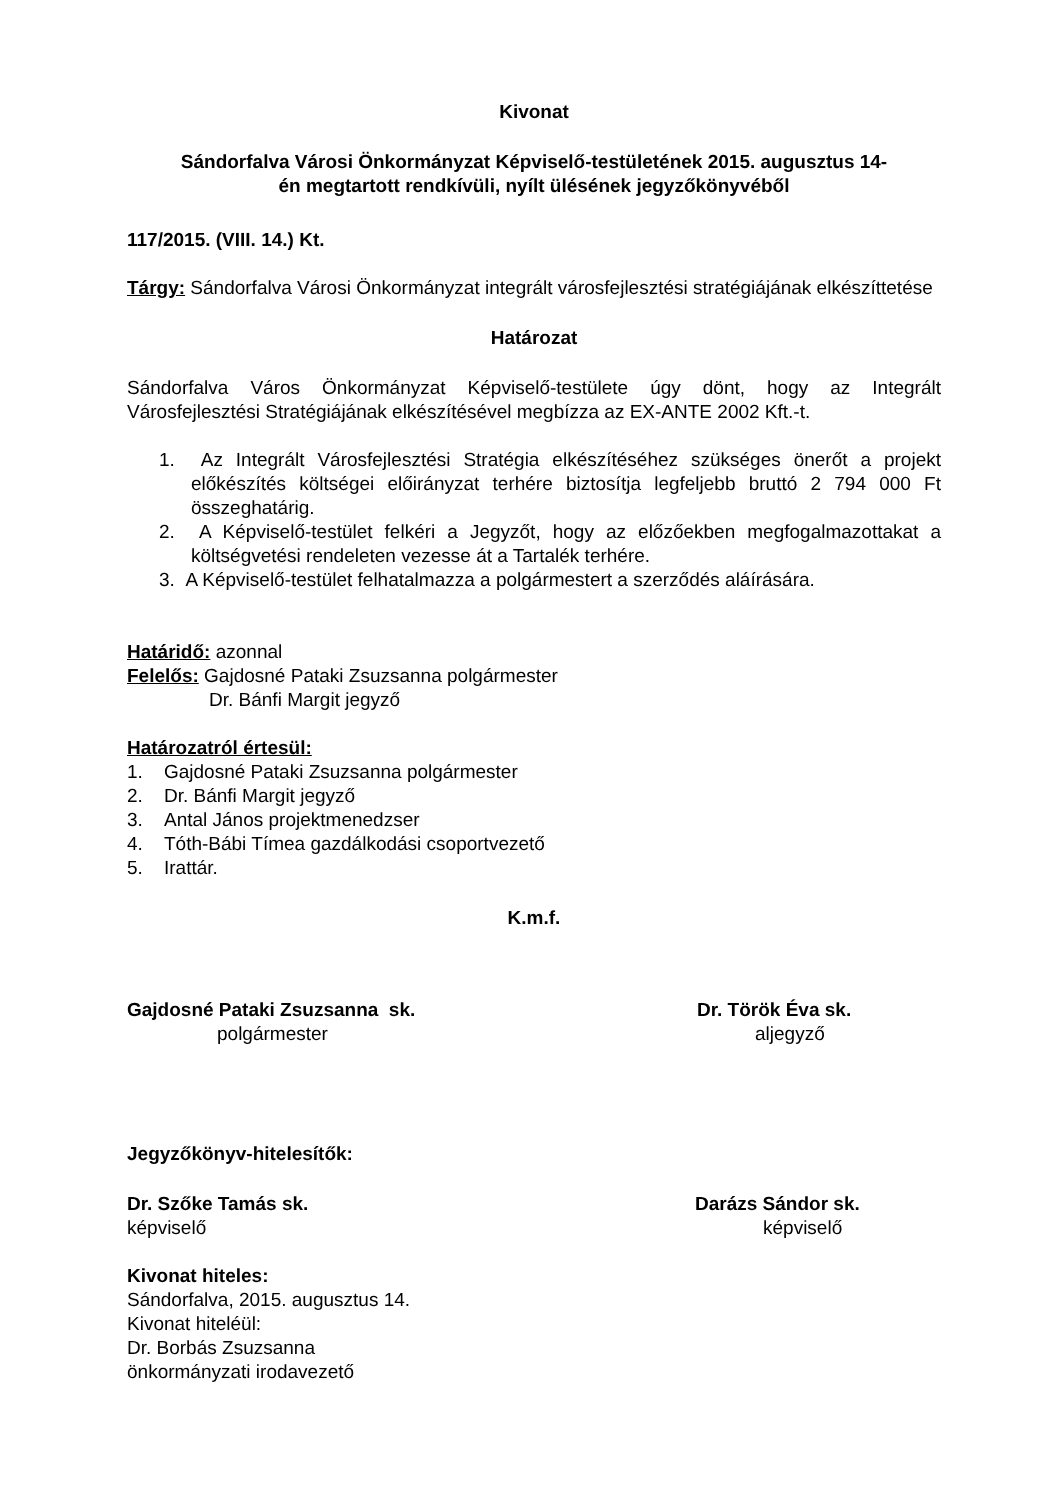Kivonat
Sándorfalva Városi Önkormányzat Képviselő-testületének 2015. augusztus 14-
én megtartott rendkívüli, nyílt ülésének jegyzőkönyvéből
117/2015. (VIII. 14.) Kt.
Tárgy: Sándorfalva Városi Önkormányzat integrált városfejlesztési stratégiájának elkészíttetése
Határozat
Sándorfalva Város Önkormányzat Képviselő-testülete úgy dönt, hogy az Integrált Városfejlesztési Stratégiájának elkészítésével megbízza az EX-ANTE 2002 Kft.-t.
1. Az Integrált Városfejlesztési Stratégia elkészítéséhez szükséges önerőt a projekt előkészítés költségei előirányzat terhére biztosítja legfeljebb bruttó 2 794 000 Ft összeghatárig.
2. A Képviselő-testület felkéri a Jegyzőt, hogy az előzőekben megfogalmazottakat a költségvetési rendeleten vezesse át a Tartalék terhére.
3. A Képviselő-testület felhatalmazza a polgármestert a szerződés aláírására.
Határidő: azonnal
Felelős: Gajdosné Pataki Zsuzsanna polgármester
Dr. Bánfi Margit jegyző
Határozatról értesül:
1. Gajdosné Pataki Zsuzsanna polgármester
2. Dr. Bánfi Margit jegyző
3. Antal János projektmenedzser
4. Tóth-Bábi Tímea gazdálkodási csoportvezető
5. Irattár.
K.m.f.
Gajdosné Pataki Zsuzsanna sk. Dr. Török Éva sk.
polgármester aljegyző
Jegyzőkönyv-hitelesítők:
Dr. Szőke Tamás sk. Darázs Sándor sk.
képviselő képviselő
Kivonat hiteles:
Sándorfalva, 2015. augusztus 14.
Kivonat hiteléül:
Dr. Borbás Zsuzsanna
önkormányzati irodavezető